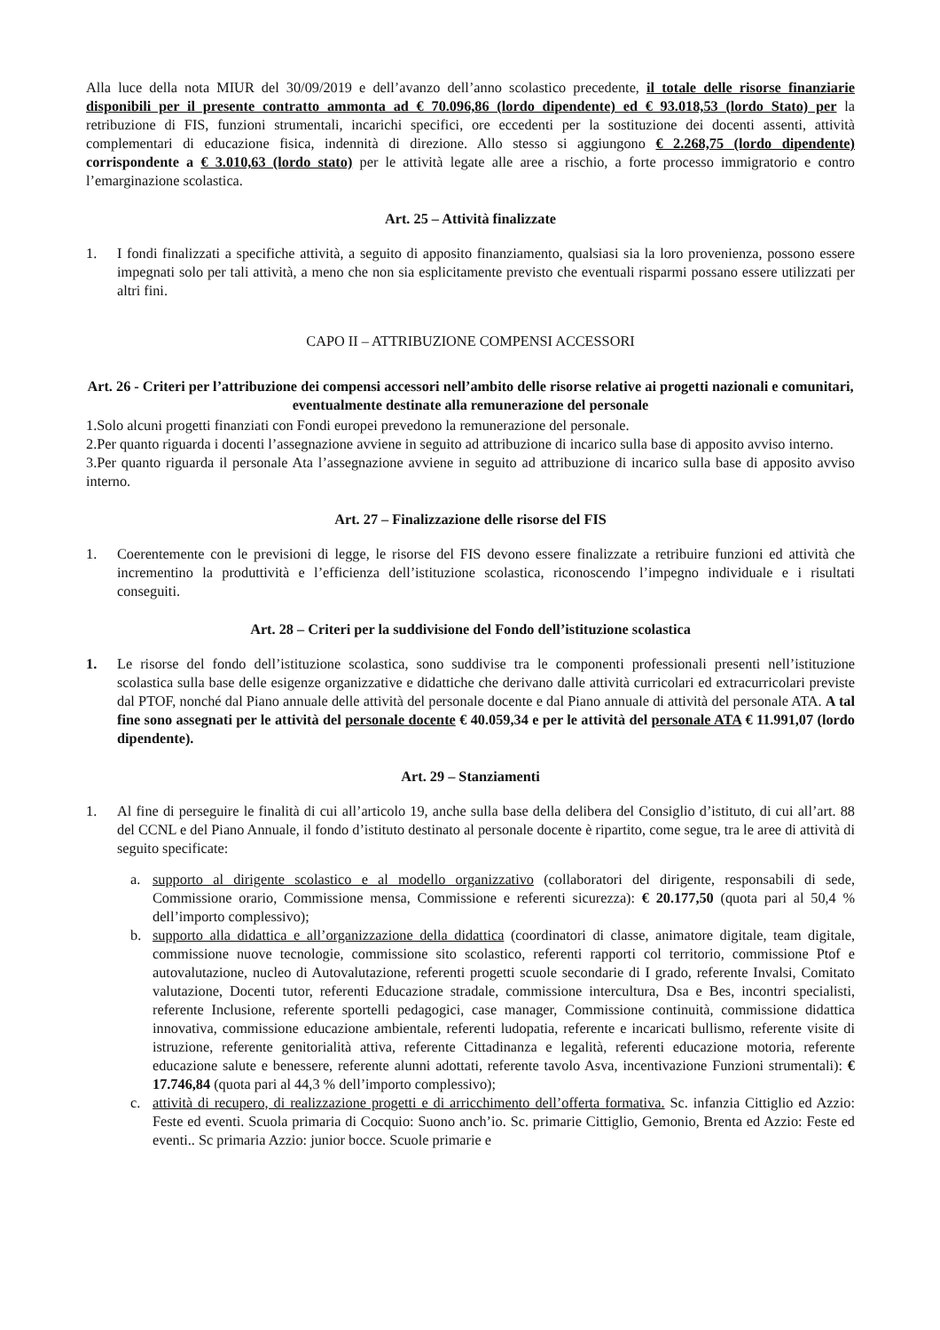Alla luce della nota MIUR del 30/09/2019 e dell’avanzo dell’anno scolastico precedente, il totale delle risorse finanziarie disponibili per il presente contratto ammonta ad € 70.096,86 (lordo dipendente) ed € 93.018,53 (lordo Stato) per la retribuzione di FIS, funzioni strumentali, incarichi specifici, ore eccedenti per la sostituzione dei docenti assenti, attività complementari di educazione fisica, indennità di direzione. Allo stesso si aggiungono € 2.268,75 (lordo dipendente) corrispondente a € 3.010,63 (lordo stato) per le attività legate alle aree a rischio, a forte processo immigratorio e contro l’emarginazione scolastica.
Art. 25 – Attività finalizzate
1. I fondi finalizzati a specifiche attività, a seguito di apposito finanziamento, qualsiasi sia la loro provenienza, possono essere impegnati solo per tali attività, a meno che non sia esplicitamente previsto che eventuali risparmi possano essere utilizzati per altri fini.
CAPO II – ATTRIBUZIONE COMPENSI ACCESSORI
Art. 26 - Criteri per l’attribuzione dei compensi accessori nell’ambito delle risorse relative ai progetti nazionali e comunitari, eventualmente destinate alla remunerazione del personale
1.Solo alcuni progetti finanziati con Fondi europei prevedono la remunerazione del personale.
2.Per quanto riguarda i docenti l’assegnazione avviene in seguito ad attribuzione di incarico sulla base di apposito avviso interno.
3.Per quanto riguarda il personale Ata l’assegnazione avviene in seguito ad attribuzione di incarico sulla base di apposito avviso interno.
Art. 27 – Finalizzazione delle risorse del FIS
1. Coerentemente con le previsioni di legge, le risorse del FIS devono essere finalizzate a retribuire funzioni ed attività che incrementino la produttività e l’efficienza dell’istituzione scolastica, riconoscendo l’impegno individuale e i risultati conseguiti.
Art. 28 – Criteri per la suddivisione del Fondo dell’istituzione scolastica
1. Le risorse del fondo dell’istituzione scolastica, sono suddivise tra le componenti professionali presenti nell’istituzione scolastica sulla base delle esigenze organizzative e didattiche che derivano dalle attività curricolari ed extracurricolari previste dal PTOF, nonché dal Piano annuale delle attività del personale docente e dal Piano annuale di attività del personale ATA. A tal fine sono assegnati per le attività del personale docente € 40.059,34 e per le attività del personale ATA € 11.991,07 (lordo dipendente).
Art. 29 – Stanziamenti
1. Al fine di perseguire le finalità di cui all’articolo 19, anche sulla base della delibera del Consiglio d’istituto, di cui all’art. 88 del CCNL e del Piano Annuale, il fondo d’istituto destinato al personale docente è ripartito, come segue, tra le aree di attività di seguito specificate:
a. supporto al dirigente scolastico e al modello organizzativo (collaboratori del dirigente, responsabili di sede, Commissione orario, Commissione mensa, Commissione e referenti sicurezza): € 20.177,50 (quota pari al 50,4 % dell’importo complessivo);
b. supporto alla didattica e all’organizzazione della didattica (coordinatori di classe, animatore digitale, team digitale, commissione nuove tecnologie, commissione sito scolastico, referenti rapporti col territorio, commissione Ptof e autovalutazione, nucleo di Autovalutazione, referenti progetti scuole secondarie di I grado, referente Invalsi, Comitato valutazione, Docenti tutor, referenti Educazione stradale, commissione intercultura, Dsa e Bes, incontri specialisti, referente Inclusione, referente sportelli pedagogici, case manager, Commissione continuità, commissione didattica innovativa, commissione educazione ambientale, referenti ludopatia, referente e incaricati bullismo, referente visite di istruzione, referente genitorialità attiva, referente Cittadinanza e legalità, referenti educazione motoria, referente educazione salute e benessere, referente alunni adottati, referente tavolo Asva, incentivazione Funzioni strumentali): € 17.746,84 (quota pari al 44,3 % dell’importo complessivo);
c. attività di recupero, di realizzazione progetti e di arricchimento dell’offerta formativa. Sc. infanzia Cittiglio ed Azzio: Feste ed eventi. Scuola primaria di Cocquio: Suono anch’io. Sc. primarie Cittiglio, Gemonio, Brenta ed Azzio: Feste ed eventi.. Sc primaria Azzio: junior bocce. Scuole primarie e